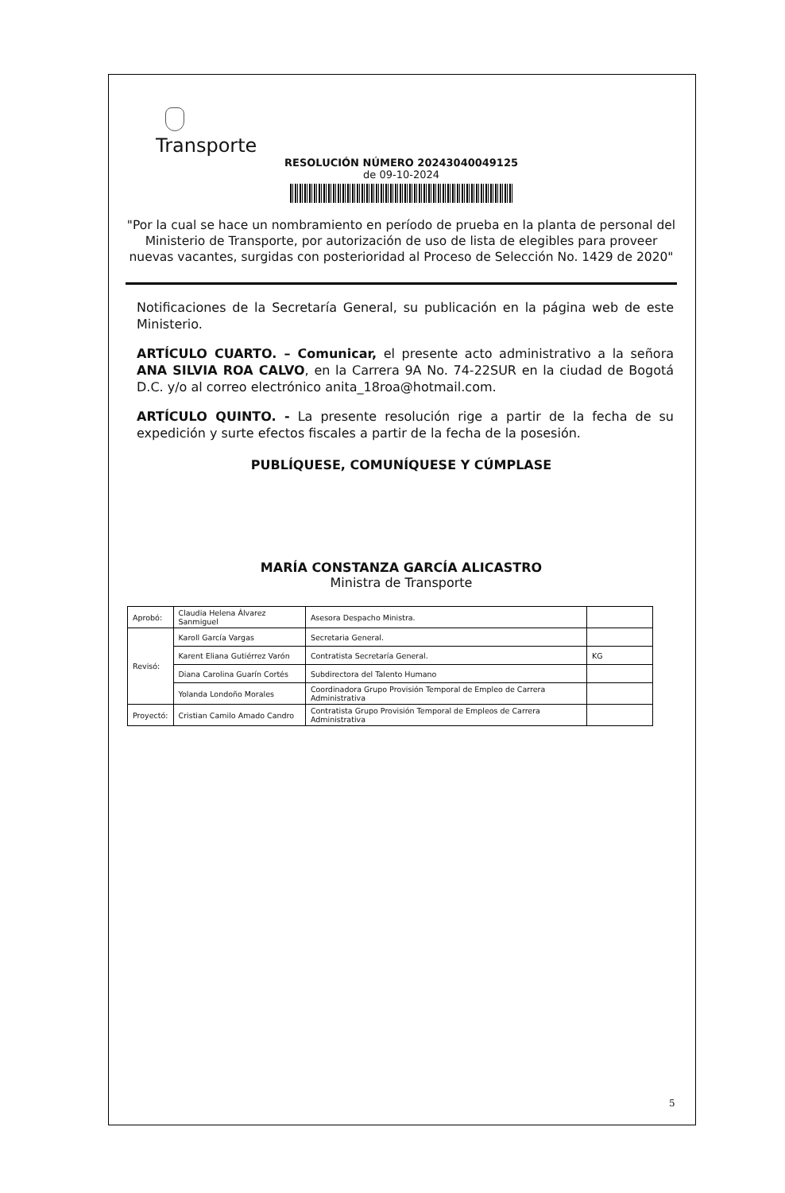Transporte
RESOLUCIÓN NÚMERO 20243040049125
de 09-10-2024
"Por la cual se hace un nombramiento en período de prueba en la planta de personal del Ministerio de Transporte, por autorización de uso de lista de elegibles para proveer nuevas vacantes, surgidas con posterioridad al Proceso de Selección No. 1429 de 2020"
Notificaciones de la Secretaría General, su publicación en la página web de este Ministerio.
ARTÍCULO CUARTO. – Comunicar, el presente acto administrativo a la señora ANA SILVIA ROA CALVO, en la Carrera 9A No. 74-22SUR en la ciudad de Bogotá D.C. y/o al correo electrónico anita_18roa@hotmail.com.
ARTÍCULO QUINTO. - La presente resolución rige a partir de la fecha de su expedición y surte efectos fiscales a partir de la fecha de la posesión.
PUBLÍQUESE, COMUNÍQUESE Y CÚMPLASE
MARÍA CONSTANZA GARCÍA ALICASTRO
Ministra de Transporte
| Aprobó: | Claudia Helena Álvarez Sanmiguel | Asesora Despacho Ministra. | |
| Revisó: | Karoll García Vargas | Secretaria General. | |
| | Karent Eliana Gutiérrez Varón | Contratista Secretaría General. | KG |
| | Diana Carolina Guarín Cortés | Subdirectora del Talento Humano | |
| | Yolanda Londoño Morales | Coordinadora Grupo Provisión Temporal de Empleo de Carrera Administrativa | |
| Proyectó: | Cristian Camilo Amado Candro | Contratista Grupo Provisión Temporal de Empleos de Carrera Administrativa | |
5